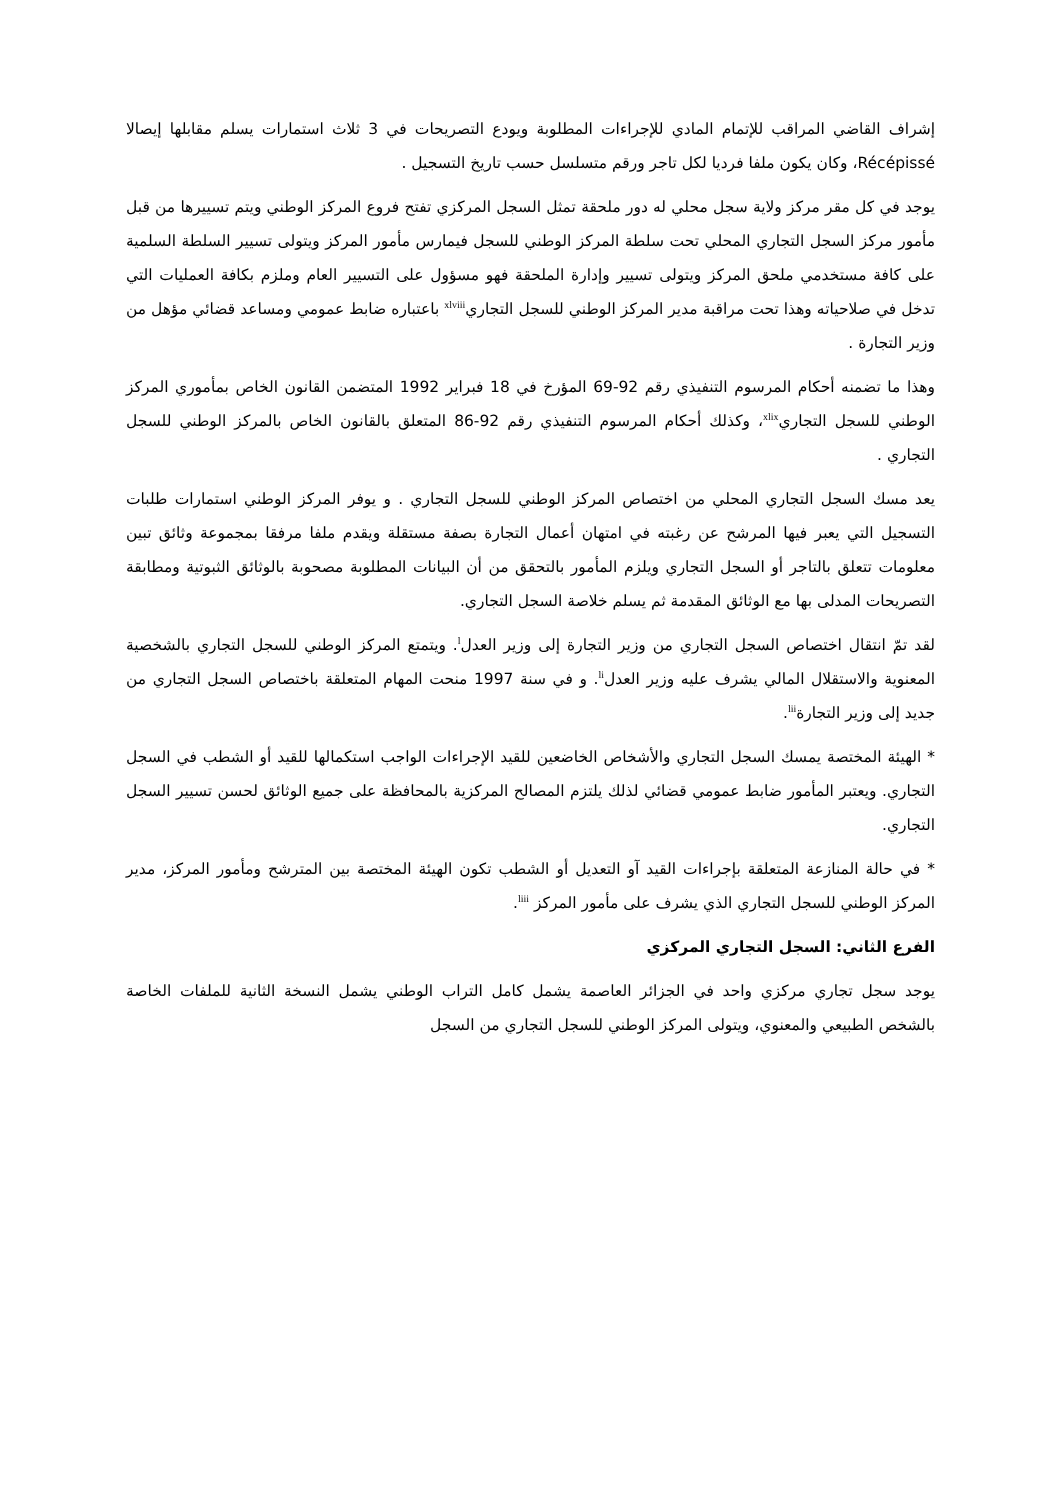إشراف القاضي المراقب للإتمام المادي للإجراءات المطلوبة ويودع التصريحات في 3 ثلاث استمارات يسلم مقابلها إيصالا Récépissé، وكان يكون ملفا فرديا لكل تاجر ورقم متسلسل حسب تاريخ التسجيل .
يوجد في كل مقر مركز ولاية سجل محلي له دور ملحقة تمثل السجل المركزي تفتح فروع المركز الوطني ويتم تسييرها من قبل مأمور مركز السجل التجاري المحلي تحت سلطة المركز الوطني للسجل فيمارس مأمور المركز ويتولى تسيير السلطة السلمية على كافة مستخدمي ملحق المركز ويتولى تسيير وإدارة الملحقة فهو مسؤول على التسيير العام وملزم بكافة العمليات التي تدخل في صلاحياته وهذا تحت مراقبة مدير المركز الوطني للسجل التجاري<sup>xlviii</sup> باعتباره ضابط عمومي ومساعد قضائي مؤهل من وزير التجارة .
وهذا ما تضمنه أحكام المرسوم التنفيذي رقم 92-69 المؤرخ في 18 فبراير 1992 المتضمن القانون الخاص بمأموري المركز الوطني للسجل التجاري<sup>xlix</sup>، وكذلك أحكام المرسوم التنفيذي رقم 92-86 المتعلق بالقانون الخاص بالمركز الوطني للسجل التجاري .
يعد مسك السجل التجاري المحلي من اختصاص المركز الوطني للسجل التجاري . و يوفر المركز الوطني استمارات طلبات التسجيل التي يعبر فيها المرشح عن رغبته في امتهان أعمال التجارة بصفة مستقلة ويقدم ملفا مرفقا بمجموعة وثائق تبين معلومات تتعلق بالتاجر أو السجل التجاري ويلزم المأمور بالتحقق من أن البيانات المطلوبة مصحوبة بالوثائق الثبوتية ومطابقة التصريحات المدلى بها مع الوثائق المقدمة ثم يسلم خلاصة السجل التجاري.
لقد تمّ انتقال اختصاص السجل التجاري من وزير التجارة إلى وزير العدل<sup>l</sup>. ويتمتع المركز الوطني للسجل التجاري بالشخصية المعنوية والاستقلال المالي يشرف عليه وزير العدل<sup>li</sup>. و في سنة 1997 منحت المهام المتعلقة باختصاص السجل التجاري من جديد إلى وزير التجارة<sup>lii</sup>.
* الهيئة المختصة يمسك السجل التجاري والأشخاص الخاضعين للقيد الإجراءات الواجب استكمالها للقيد أو الشطب في السجل التجاري. ويعتبر المأمور ضابط عمومي قضائي لذلك يلتزم المصالح المركزية بالمحافظة على جميع الوثائق لحسن تسيير السجل التجاري.
* في حالة المنازعة المتعلقة بإجراءات القيد آو التعديل أو الشطب تكون الهيئة المختصة بين المترشح ومأمور المركز، مدير المركز الوطني للسجل التجاري الذي يشرف على مأمور المركز <sup>liii</sup>.
الفرع الثاني: السجل التجاري المركزي
يوجد سجل تجاري مركزي واحد في الجزائر العاصمة يشمل كامل التراب الوطني يشمل النسخة الثانية للملفات الخاصة بالشخص الطبيعي والمعنوي، ويتولى المركز الوطني للسجل التجاري من السجل